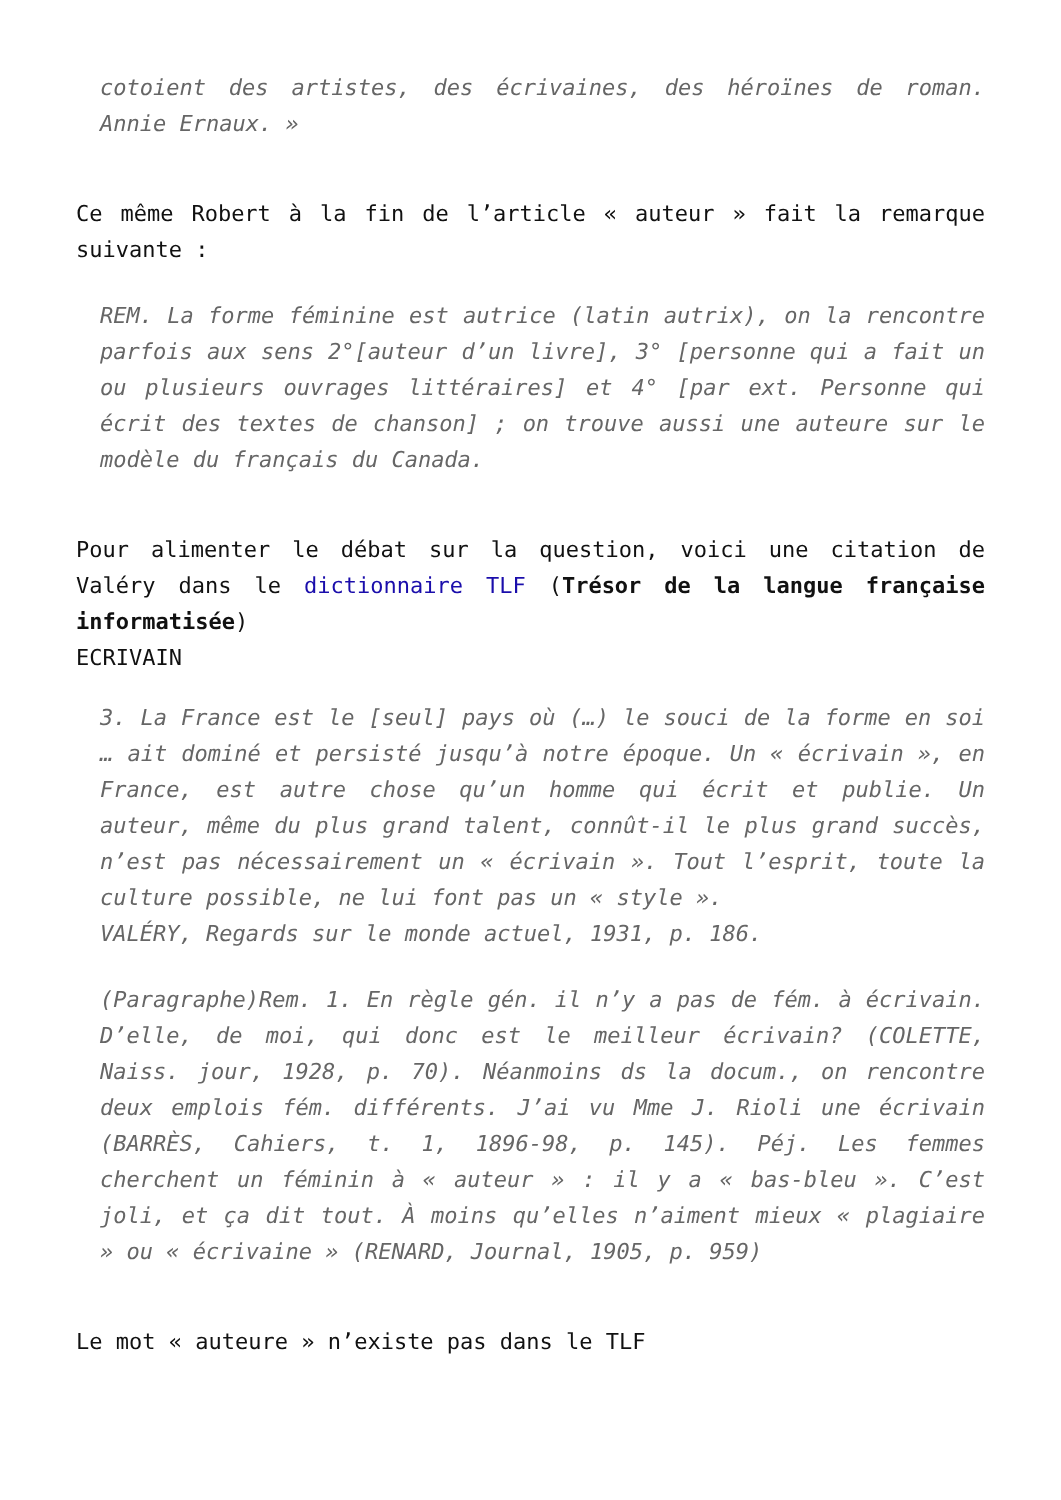cotoient des artistes, des écrivaines, des héroïnes de roman. Annie Ernaux. »
Ce même Robert à la fin de l’article « auteur » fait la remarque suivante :
REM. La forme féminine est autrice (latin autrix), on la rencontre parfois aux sens 2°[auteur d’un livre], 3° [personne qui a fait un ou plusieurs ouvrages littéraires] et 4° [par ext. Personne qui écrit des textes de chanson] ; on trouve aussi une auteure sur le modèle du français du Canada.
Pour alimenter le débat sur la question, voici une citation de Valéry dans le dictionnaire TLF (Trésor de la langue française informatisée)
ECRIVAIN
3. La France est le [seul] pays où (…) le souci de la forme en soi … ait dominé et persisté jusqu’à notre époque. Un « écrivain », en France, est autre chose qu’un homme qui écrit et publie. Un auteur, même du plus grand talent, connût-il le plus grand succès, n’est pas nécessairement un « écrivain ». Tout l’esprit, toute la culture possible, ne lui font pas un « style ».
VALÉRY, Regards sur le monde actuel, 1931, p. 186.
(Paragraphe)Rem. 1. En règle gén. il n’y a pas de fém. à écrivain. D’elle, de moi, qui donc est le meilleur écrivain? (COLETTE, Naiss. jour, 1928, p. 70). Néanmoins ds la docum., on rencontre deux emplois fém. différents. J’ai vu Mme J. Rioli une écrivain (BARRÈS, Cahiers, t. 1, 1896-98, p. 145). Péj. Les femmes cherchent un féminin à « auteur » : il y a « bas-bleu ». C’est joli, et ça dit tout. À moins qu’elles n’aiment mieux « plagiaire » ou « écrivaine » (RENARD, Journal, 1905, p. 959)
Le mot « auteure » n’existe pas dans le TLF